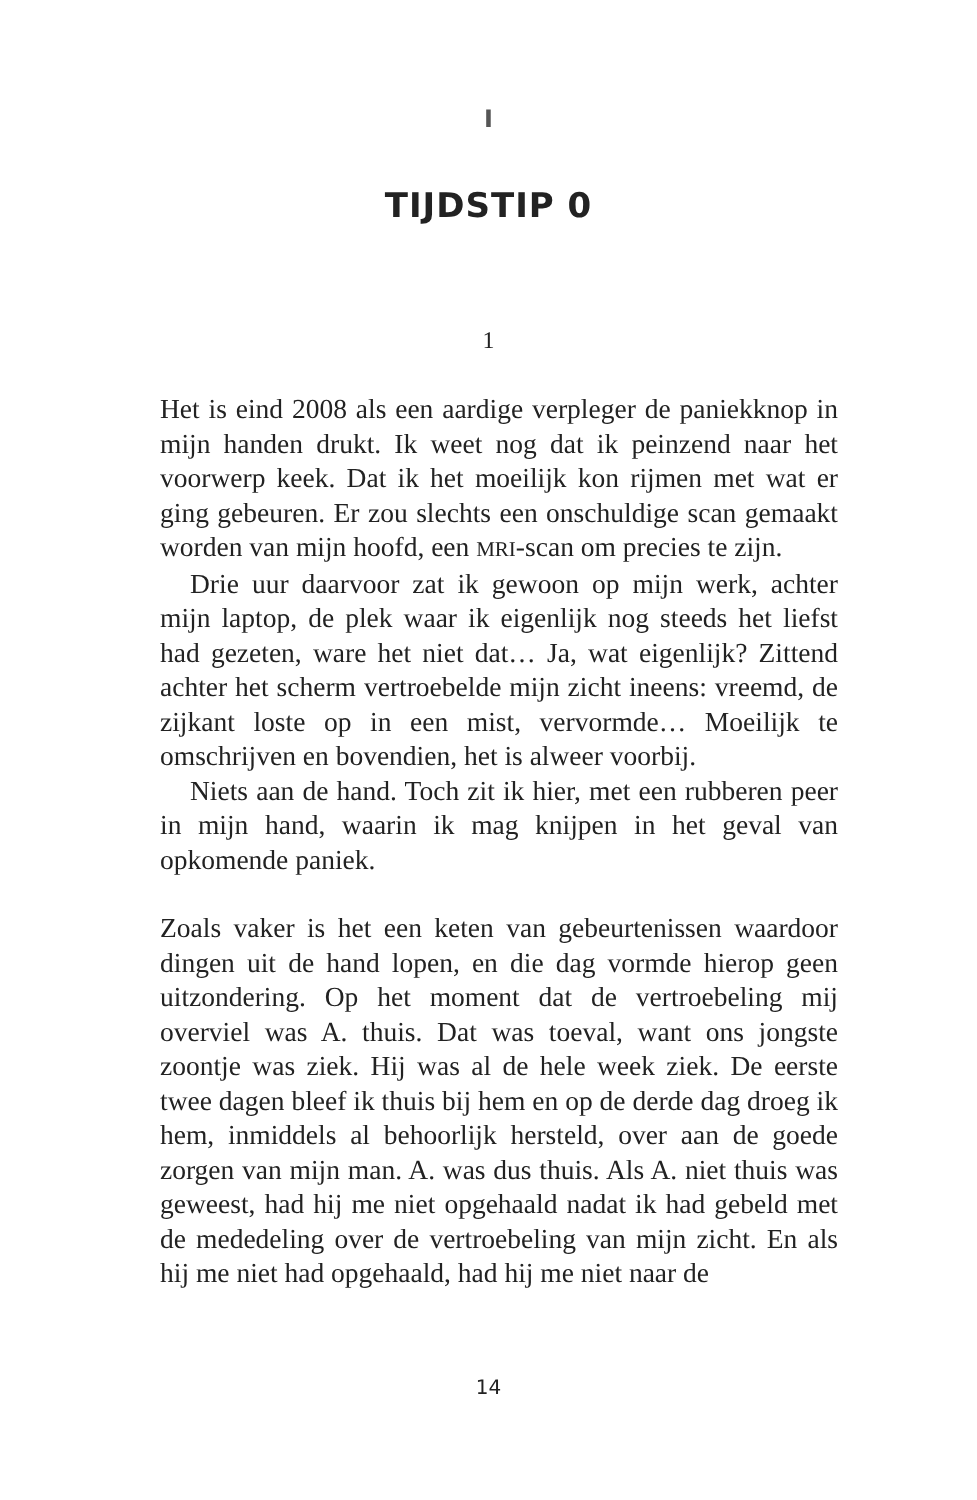I
TIJDSTIP 0
1
Het is eind 2008 als een aardige verpleger de paniekknop in mijn handen drukt. Ik weet nog dat ik peinzend naar het voorwerp keek. Dat ik het moeilijk kon rijmen met wat er ging gebeuren. Er zou slechts een onschuldige scan gemaakt worden van mijn hoofd, een MRI-scan om precies te zijn.
Drie uur daarvoor zat ik gewoon op mijn werk, achter mijn laptop, de plek waar ik eigenlijk nog steeds het liefst had gezeten, ware het niet dat… Ja, wat eigenlijk? Zittend achter het scherm vertroebelde mijn zicht ineens: vreemd, de zijkant loste op in een mist, vervormde… Moeilijk te omschrijven en bovendien, het is alweer voorbij.
Niets aan de hand. Toch zit ik hier, met een rubberen peer in mijn hand, waarin ik mag knijpen in het geval van opkomende paniek.
Zoals vaker is het een keten van gebeurtenissen waardoor dingen uit de hand lopen, en die dag vormde hierop geen uitzondering. Op het moment dat de vertroebeling mij overviel was A. thuis. Dat was toeval, want ons jongste zoontje was ziek. Hij was al de hele week ziek. De eerste twee dagen bleef ik thuis bij hem en op de derde dag droeg ik hem, inmiddels al behoorlijk hersteld, over aan de goede zorgen van mijn man. A. was dus thuis. Als A. niet thuis was geweest, had hij me niet opgehaald nadat ik had gebeld met de mededeling over de vertroebeling van mijn zicht. En als hij me niet had opgehaald, had hij me niet naar de
14